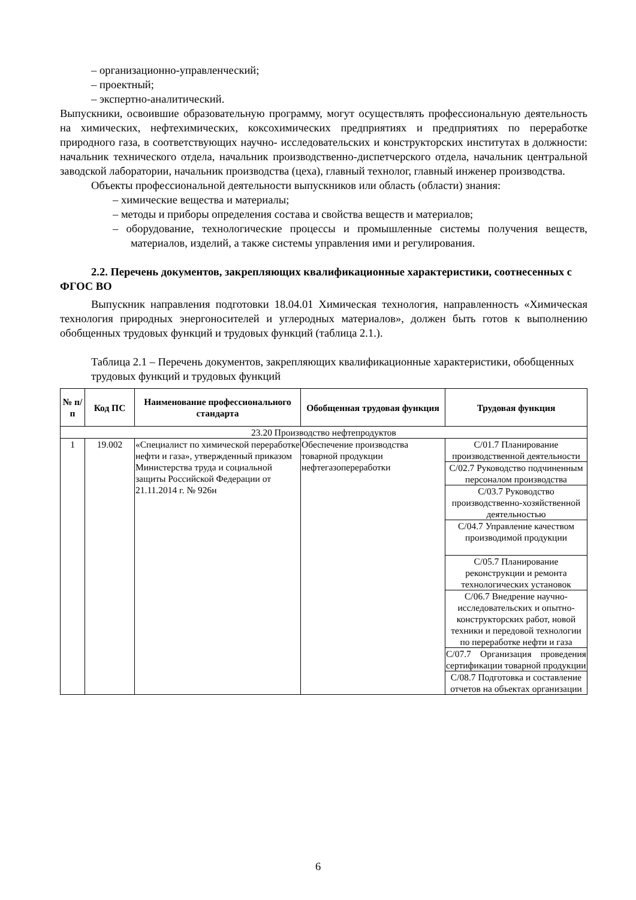– организационно-управленческий;
– проектный;
– экспертно-аналитический.
Выпускники, освоившие образовательную программу, могут осуществлять профессиональную деятельность на химических, нефтехимических, коксохимических предприятиях и предприятиях по переработке природного газа, в соответствующих научно- исследовательских и конструкторских институтах в должности: начальник технического отдела, начальник производственно-диспетчерского отдела, начальник центральной заводской лаборатории, начальник производства (цеха), главный технолог, главный инженер производства.
Объекты профессиональной деятельности выпускников или область (области) знания:
– химические вещества и материалы;
– методы и приборы определения состава и свойства веществ и материалов;
– оборудование, технологические процессы и промышленные системы получения веществ, материалов, изделий, а также системы управления ими и регулирования.
2.2. Перечень документов, закрепляющих квалификационные характеристики, соотнесенных с ФГОС ВО
Выпускник направления подготовки 18.04.01 Химическая технология, направленность «Химическая технология природных энергоносителей и углеродных материалов», должен быть готов к выполнению обобщенных трудовых функций и трудовых функций (таблица 2.1.).
Таблица 2.1 – Перечень документов, закрепляющих квалификационные характеристики, обобщенных трудовых функций и трудовых функций
| № п/п | Код ПС | Наименование профессионального стандарта | Обобщенная трудовая функция | Трудовая функция |
| --- | --- | --- | --- | --- |
| 23.20 Производство нефтепродуктов | | | | |
| 1 | 19.002 | «Специалист по химической переработке нефти и газа», утвержденный приказом Министерства труда и социальной защиты Российской Федерации от 21.11.2014 г. № 926н | Обеспечение производства товарной продукции нефтегазопереработки | С/01.7 Планирование производственной деятельности |
| | | | | С/02.7 Руководство подчиненным персоналом производства |
| | | | | С/03.7 Руководство производственно-хозяйственной деятельностью |
| | | | | С/04.7 Управление качеством производимой продукции |
| | | | | С/05.7 Планирование реконструкции и ремонта технологических установок |
| | | | | С/06.7 Внедрение научно-исследовательских и опытно-конструкторских работ, новой техники и передовой технологии по переработке нефти и газа |
| | | | | С/07.7 Организация проведения сертификации товарной продукции |
| | | | | С/08.7 Подготовка и составление отчетов на объектах организации |
6